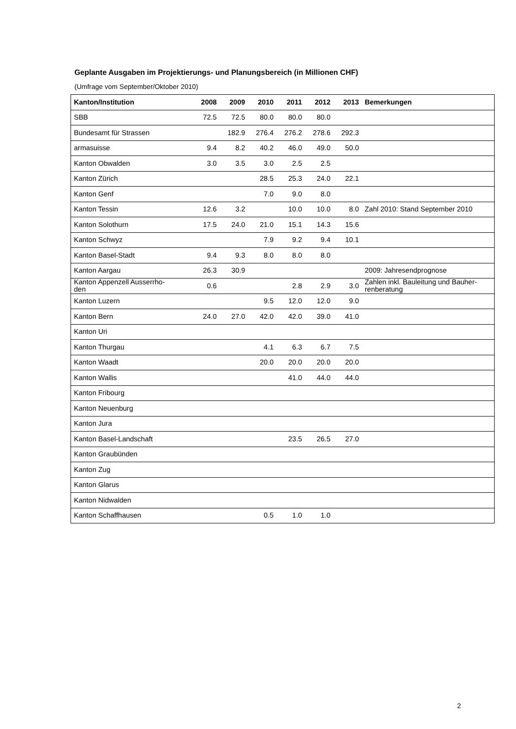Geplante Ausgaben im Projektierungs- und Planungsbereich (in Millionen CHF)
(Umfrage vom September/Oktober 2010)
| Kanton/Institution | 2008 | 2009 | 2010 | 2011 | 2012 | 2013 | Bemerkungen |
| --- | --- | --- | --- | --- | --- | --- | --- |
| SBB | 72.5 | 72.5 | 80.0 | 80.0 | 80.0 | | |
| Bundesamt für Strassen | | 182.9 | 276.4 | 276.2 | 278.6 | 292.3 | |
| armasuisse | 9.4 | 8.2 | 40.2 | 46.0 | 49.0 | 50.0 | |
| Kanton Obwalden | 3.0 | 3.5 | 3.0 | 2.5 | 2.5 | | |
| Kanton Zürich | | | 28.5 | 25.3 | 24.0 | 22.1 | |
| Kanton Genf | | | 7.0 | 9.0 | 8.0 | | |
| Kanton Tessin | 12.6 | 3.2 | | 10.0 | 10.0 | 8.0 | Zahl 2010: Stand September 2010 |
| Kanton Solothurn | 17.5 | 24.0 | 21.0 | 15.1 | 14.3 | 15.6 | |
| Kanton Schwyz | | | 7.9 | 9.2 | 9.4 | 10.1 | |
| Kanton Basel-Stadt | 9.4 | 9.3 | 8.0 | 8.0 | 8.0 | | |
| Kanton Aargau | 26.3 | 30.9 | | | | | 2009: Jahresendprognose |
| Kanton Appenzell Ausserrho- den | 0.6 | | | 2.8 | 2.9 | 3.0 | Zahlen inkl. Bauleitung und Bauher- renberatung |
| Kanton Luzern | | | 9.5 | 12.0 | 12.0 | 9.0 | |
| Kanton Bern | 24.0 | 27.0 | 42.0 | 42.0 | 39.0 | 41.0 | |
| Kanton Uri | | | | | | | |
| Kanton Thurgau | | | 4.1 | 6.3 | 6.7 | 7.5 | |
| Kanton Waadt | | | 20.0 | 20.0 | 20.0 | 20.0 | |
| Kanton Wallis | | | | 41.0 | 44.0 | 44.0 | |
| Kanton Fribourg | | | | | | | |
| Kanton Neuenburg | | | | | | | |
| Kanton Jura | | | | | | | |
| Kanton Basel-Landschaft | | | | 23.5 | 26.5 | 27.0 | |
| Kanton Graubünden | | | | | | | |
| Kanton Zug | | | | | | | |
| Kanton Glarus | | | | | | | |
| Kanton Nidwalden | | | | | | | |
| Kanton Schaffhausen | | | 0.5 | 1.0 | 1.0 | | |
2